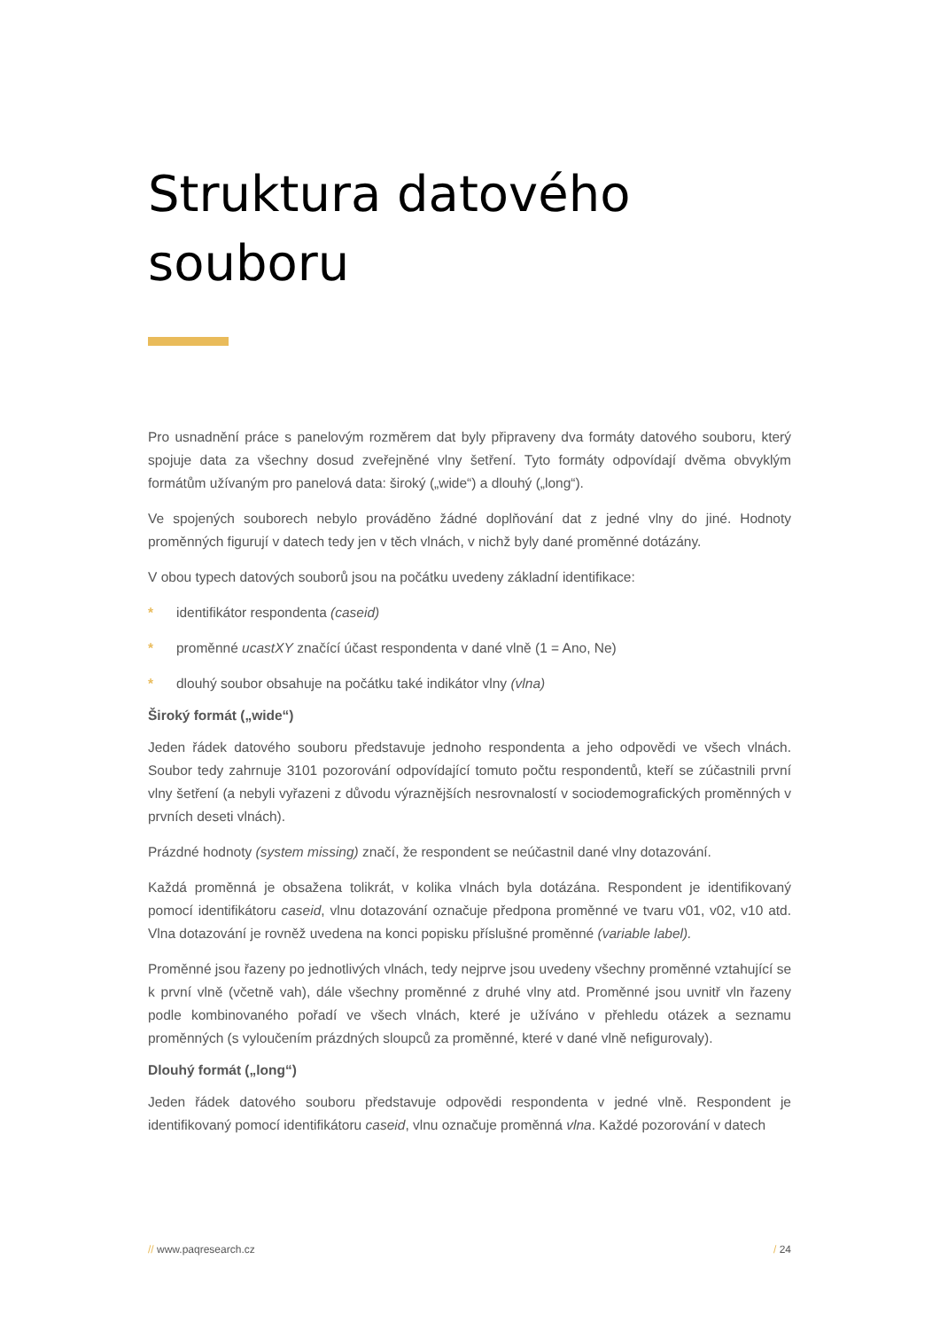Struktura datového souboru
Pro usnadnění práce s panelovým rozměrem dat byly připraveny dva formáty datového souboru, který spojuje data za všechny dosud zveřejněné vlny šetření. Tyto formáty odpovídají dvěma obvyklým formátům užívaným pro panelová data: široký („wide“) a dlouhý („long“).
Ve spojených souborech nebylo prováděno žádné doplňování dat z jedné vlny do jiné. Hodnoty proměnných figurují v datech tedy jen v těch vlnách, v nichž byly dané proměnné dotázány.
V obou typech datových souborů jsou na počátku uvedeny základní identifikace:
* identifikátor respondenta (caseid)
* proměnné ucastXY značící účast respondenta v dané vlně (1 = Ano, Ne)
* dlouhý soubor obsahuje na počátku také indikátor vlny (vlna)
Široký formát („wide“)
Jeden řádek datového souboru představuje jednoho respondenta a jeho odpovědi ve všech vlnách. Soubor tedy zahrnuje 3101 pozorování odpovídající tomuto počtu respondentů, kteří se zúčastnili první vlny šetření (a nebyli vyřazeni z důvodu výraznějších nesrovnalostí v sociodemografických proměnných v prvních deseti vlnách).
Prázdné hodnoty (system missing) značí, že respondent se neúčastnil dané vlny dotazování.
Každá proměnná je obsažena tolikrát, v kolika vlnách byla dotázána. Respondent je identifikovaný pomocí identifikátoru caseid, vlnu dotazování označuje předpona proměnné ve tvaru v01, v02, v10 atd. Vlna dotazování je rovněž uvedena na konci popisku příslušné proměnné (variable label).
Proměnné jsou řazeny po jednotlivých vlnách, tedy nejprve jsou uvedeny všechny proměnné vztahující se k první vlně (včetně vah), dále všechny proměnné z druhé vlny atd. Proměnné jsou uvnitř vln řazeny podle kombinovaného pořadí ve všech vlnách, které je užíváno v přehledu otázek a seznamu proměnných (s vyloučením prázdných sloupců za proměnné, které v dané vlně nefigurovaly).
Dlouhý formát („long“)
Jeden řádek datového souboru představuje odpovědi respondenta v jedné vlně. Respondent je identifikovaný pomocí identifikátoru caseid, vlnu označuje proměnná vlna. Každé pozorování v datech
// www.paqresearch.cz / 24